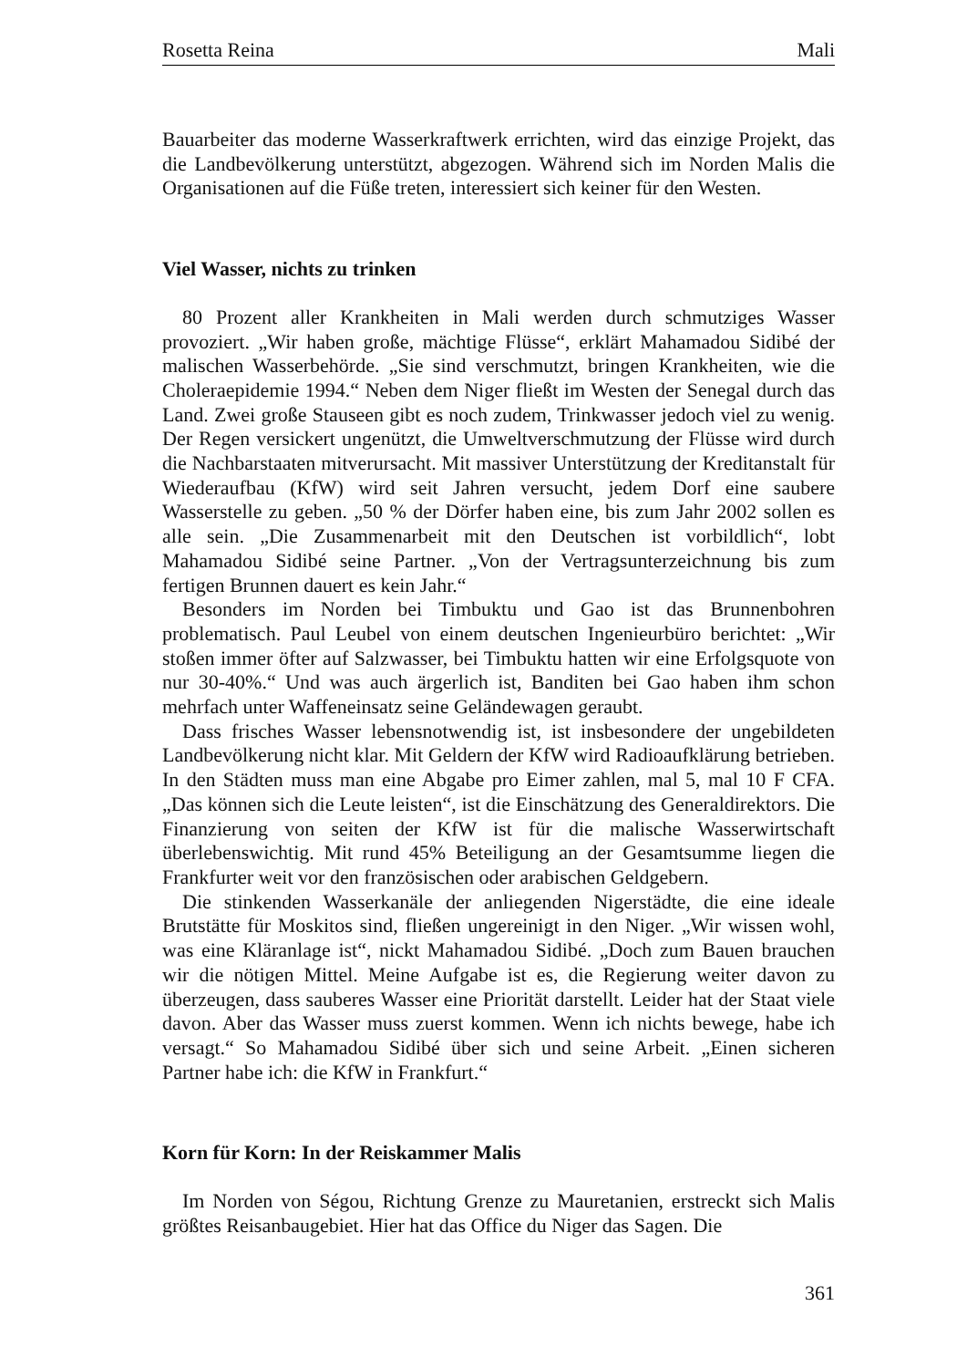Rosetta Reina Mali
Bauarbeiter das moderne Wasserkraftwerk errichten, wird das einzige Projekt, das die Landbevölkerung unterstützt, abgezogen. Während sich im Norden Malis die Organisationen auf die Füße treten, interessiert sich keiner für den Westen.
Viel Wasser, nichts zu trinken
80 Prozent aller Krankheiten in Mali werden durch schmutziges Wasser provoziert. „Wir haben große, mächtige Flüsse“, erklärt Mahamadou Sidibé der malischen Wasserbehörde. „Sie sind verschmutzt, bringen Krankheiten, wie die Choleraepidemie 1994.“ Neben dem Niger fließt im Westen der Senegal durch das Land. Zwei große Stauseen gibt es noch zudem, Trinkwasser jedoch viel zu wenig. Der Regen versickert ungenützt, die Umweltverschmutzung der Flüsse wird durch die Nachbarstaaten mitverursacht. Mit massiver Unterstützung der Kreditanstalt für Wiederaufbau (KfW) wird seit Jahren versucht, jedem Dorf eine saubere Wasserstelle zu geben. „50 % der Dörfer haben eine, bis zum Jahr 2002 sollen es alle sein. „Die Zusammenarbeit mit den Deutschen ist vorbildlich“, lobt Mahamadou Sidibé seine Partner. „Von der Vertragsunterzeichnung bis zum fertigen Brunnen dauert es kein Jahr.“
Besonders im Norden bei Timbuktu und Gao ist das Brunnenbohren problematisch. Paul Leubel von einem deutschen Ingenieurbüro berichtet: „Wir stoßen immer öfter auf Salzwasser, bei Timbuktu hatten wir eine Erfolgsquote von nur 30-40%.“ Und was auch ärgerlich ist, Banditen bei Gao haben ihm schon mehrfach unter Waffeneinsatz seine Geländewagen geraubt.
Dass frisches Wasser lebensnotwendig ist, ist insbesondere der ungebildeten Landbevölkerung nicht klar. Mit Geldern der KfW wird Radioaufklärung betrieben. In den Städten muss man eine Abgabe pro Eimer zahlen, mal 5, mal 10 F CFA. „Das können sich die Leute leisten“, ist die Einschätzung des Generaldirektors. Die Finanzierung von seiten der KfW ist für die malische Wasserwirtschaft überlebenswichtig. Mit rund 45% Beteiligung an der Gesamtsumme liegen die Frankfurter weit vor den französischen oder arabischen Geldgebern.
Die stinkenden Wasserkanäle der anliegenden Nigerstädte, die eine ideale Brutstätte für Moskitos sind, fließen ungereinigt in den Niger. „Wir wissen wohl, was eine Kläranlage ist“, nickt Mahamadou Sidibé. „Doch zum Bauen brauchen wir die nötigen Mittel. Meine Aufgabe ist es, die Regierung weiter davon zu überzeugen, dass sauberes Wasser eine Priorität darstellt. Leider hat der Staat viele davon. Aber das Wasser muss zuerst kommen. Wenn ich nichts bewege, habe ich versagt.“ So Mahamadou Sidibé über sich und seine Arbeit. „Einen sicheren Partner habe ich: die KfW in Frankfurt.“
Korn für Korn: In der Reiskammer Malis
Im Norden von Ségou, Richtung Grenze zu Mauretanien, erstreckt sich Malis größtes Reisanbaugebiet. Hier hat das Office du Niger das Sagen. Die
361